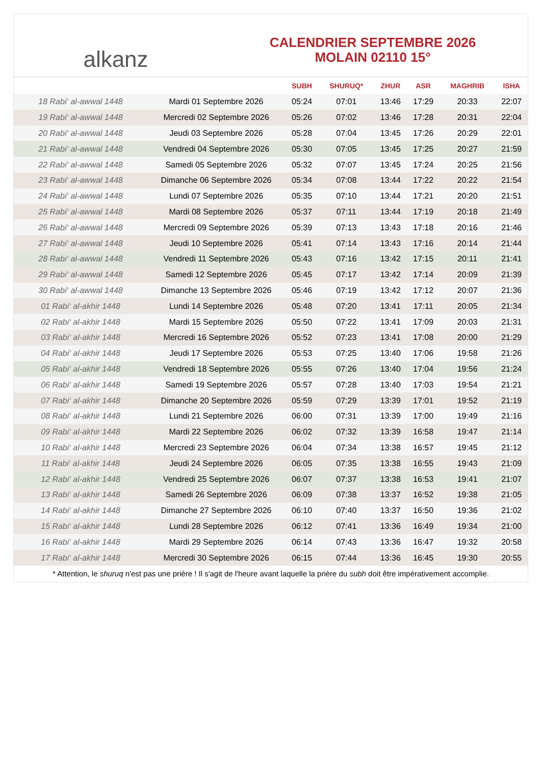alkanz
CALENDRIER SEPTEMBRE 2026
MOLAIN 02110 15°
| | | SUBH | SHURUQ* | ZHUR | ASR | MAGHRIB | ISHA |
| --- | --- | --- | --- | --- | --- | --- | --- |
| 18 Rabi‘ al-awwal 1448 | Mardi 01 Septembre 2026 | 05:24 | 07:01 | 13:46 | 17:29 | 20:33 | 22:07 |
| 19 Rabi‘ al-awwal 1448 | Mercredi 02 Septembre 2026 | 05:26 | 07:02 | 13:46 | 17:28 | 20:31 | 22:04 |
| 20 Rabi‘ al-awwal 1448 | Jeudi 03 Septembre 2026 | 05:28 | 07:04 | 13:45 | 17:26 | 20:29 | 22:01 |
| 21 Rabi‘ al-awwal 1448 | Vendredi 04 Septembre 2026 | 05:30 | 07:05 | 13:45 | 17:25 | 20:27 | 21:59 |
| 22 Rabi‘ al-awwal 1448 | Samedi 05 Septembre 2026 | 05:32 | 07:07 | 13:45 | 17:24 | 20:25 | 21:56 |
| 23 Rabi‘ al-awwal 1448 | Dimanche 06 Septembre 2026 | 05:34 | 07:08 | 13:44 | 17:22 | 20:22 | 21:54 |
| 24 Rabi‘ al-awwal 1448 | Lundi 07 Septembre 2026 | 05:35 | 07:10 | 13:44 | 17:21 | 20:20 | 21:51 |
| 25 Rabi‘ al-awwal 1448 | Mardi 08 Septembre 2026 | 05:37 | 07:11 | 13:44 | 17:19 | 20:18 | 21:49 |
| 26 Rabi‘ al-awwal 1448 | Mercredi 09 Septembre 2026 | 05:39 | 07:13 | 13:43 | 17:18 | 20:16 | 21:46 |
| 27 Rabi‘ al-awwal 1448 | Jeudi 10 Septembre 2026 | 05:41 | 07:14 | 13:43 | 17:16 | 20:14 | 21:44 |
| 28 Rabi‘ al-awwal 1448 | Vendredi 11 Septembre 2026 | 05:43 | 07:16 | 13:42 | 17:15 | 20:11 | 21:41 |
| 29 Rabi‘ al-awwal 1448 | Samedi 12 Septembre 2026 | 05:45 | 07:17 | 13:42 | 17:14 | 20:09 | 21:39 |
| 30 Rabi‘ al-awwal 1448 | Dimanche 13 Septembre 2026 | 05:46 | 07:19 | 13:42 | 17:12 | 20:07 | 21:36 |
| 01 Rabi‘ al-akhir 1448 | Lundi 14 Septembre 2026 | 05:48 | 07:20 | 13:41 | 17:11 | 20:05 | 21:34 |
| 02 Rabi‘ al-akhir 1448 | Mardi 15 Septembre 2026 | 05:50 | 07:22 | 13:41 | 17:09 | 20:03 | 21:31 |
| 03 Rabi‘ al-akhir 1448 | Mercredi 16 Septembre 2026 | 05:52 | 07:23 | 13:41 | 17:08 | 20:00 | 21:29 |
| 04 Rabi‘ al-akhir 1448 | Jeudi 17 Septembre 2026 | 05:53 | 07:25 | 13:40 | 17:06 | 19:58 | 21:26 |
| 05 Rabi‘ al-akhir 1448 | Vendredi 18 Septembre 2026 | 05:55 | 07:26 | 13:40 | 17:04 | 19:56 | 21:24 |
| 06 Rabi‘ al-akhir 1448 | Samedi 19 Septembre 2026 | 05:57 | 07:28 | 13:40 | 17:03 | 19:54 | 21:21 |
| 07 Rabi‘ al-akhir 1448 | Dimanche 20 Septembre 2026 | 05:59 | 07:29 | 13:39 | 17:01 | 19:52 | 21:19 |
| 08 Rabi‘ al-akhir 1448 | Lundi 21 Septembre 2026 | 06:00 | 07:31 | 13:39 | 17:00 | 19:49 | 21:16 |
| 09 Rabi‘ al-akhir 1448 | Mardi 22 Septembre 2026 | 06:02 | 07:32 | 13:39 | 16:58 | 19:47 | 21:14 |
| 10 Rabi‘ al-akhir 1448 | Mercredi 23 Septembre 2026 | 06:04 | 07:34 | 13:38 | 16:57 | 19:45 | 21:12 |
| 11 Rabi‘ al-akhir 1448 | Jeudi 24 Septembre 2026 | 06:05 | 07:35 | 13:38 | 16:55 | 19:43 | 21:09 |
| 12 Rabi‘ al-akhir 1448 | Vendredi 25 Septembre 2026 | 06:07 | 07:37 | 13:38 | 16:53 | 19:41 | 21:07 |
| 13 Rabi‘ al-akhir 1448 | Samedi 26 Septembre 2026 | 06:09 | 07:38 | 13:37 | 16:52 | 19:38 | 21:05 |
| 14 Rabi‘ al-akhir 1448 | Dimanche 27 Septembre 2026 | 06:10 | 07:40 | 13:37 | 16:50 | 19:36 | 21:02 |
| 15 Rabi‘ al-akhir 1448 | Lundi 28 Septembre 2026 | 06:12 | 07:41 | 13:36 | 16:49 | 19:34 | 21:00 |
| 16 Rabi‘ al-akhir 1448 | Mardi 29 Septembre 2026 | 06:14 | 07:43 | 13:36 | 16:47 | 19:32 | 20:58 |
| 17 Rabi‘ al-akhir 1448 | Mercredi 30 Septembre 2026 | 06:15 | 07:44 | 13:36 | 16:45 | 19:30 | 20:55 |
* Attention, le shuruq n'est pas une prière ! Il s'agit de l'heure avant laquelle la prière du subh doit être impérativement accomplie.